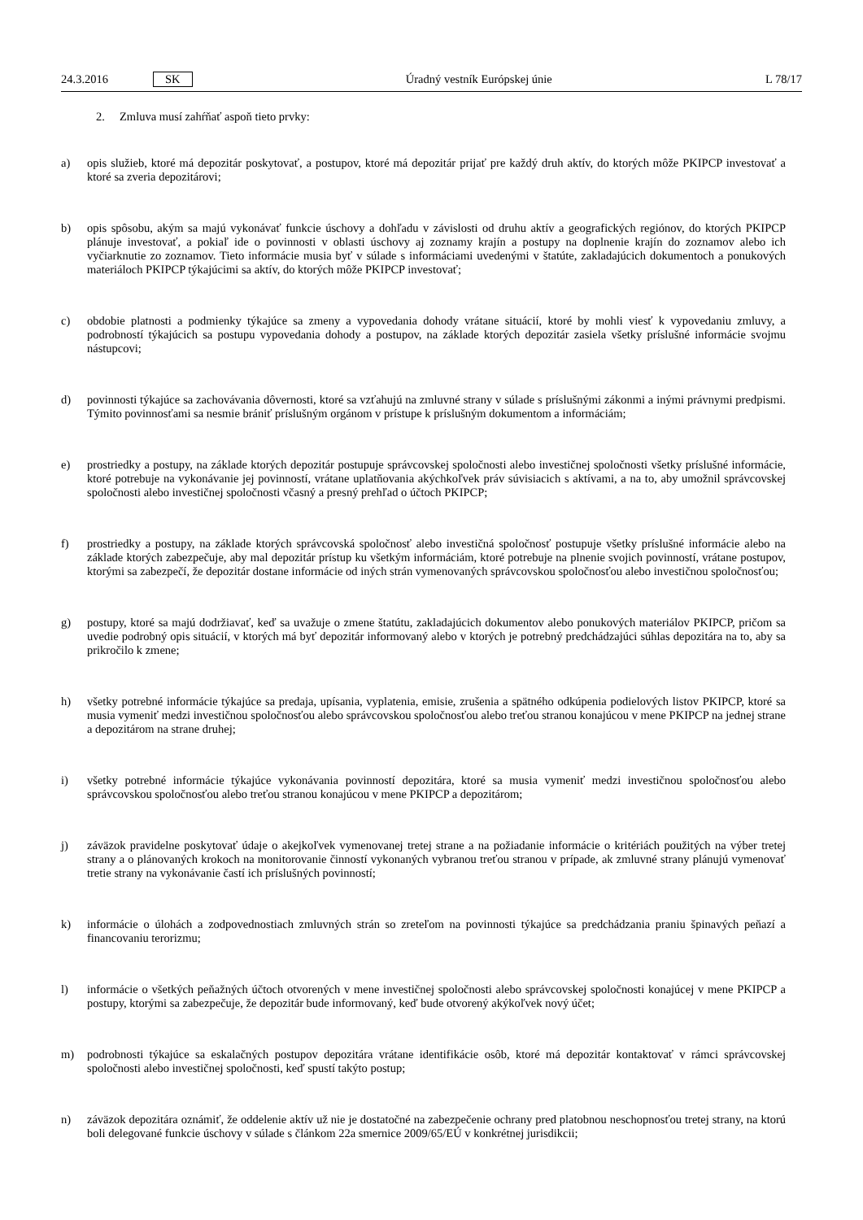24.3.2016 SK Úradný vestník Európskej únie L 78/17
2. Zmluva musí zahŕňať aspoň tieto prvky:
a) opis služieb, ktoré má depozitár poskytovať, a postupov, ktoré má depozitár prijať pre každý druh aktív, do ktorých môže PKIPCP investovať a ktoré sa zveria depozitárovi;
b) opis spôsobu, akým sa majú vykonávať funkcie úschovy a dohľadu v závislosti od druhu aktív a geografických regiónov, do ktorých PKIPCP plánuje investovať, a pokiaľ ide o povinnosti v oblasti úschovy aj zoznamy krajín a postupy na doplnenie krajín do zoznamov alebo ich vyčiarknutie zo zoznamov. Tieto informácie musia byť v súlade s informáciami uvedenými v štatúte, zakladajúcich dokumentoch a ponukových materiáloch PKIPCP týkajúcimi sa aktív, do ktorých môže PKIPCP investovať;
c) obdobie platnosti a podmienky týkajúce sa zmeny a vypovedania dohody vrátane situácií, ktoré by mohli viesť k vypovedaniu zmluvy, a podrobností týkajúcich sa postupu vypovedania dohody a postupov, na základe ktorých depozitár zasiela všetky príslušné informácie svojmu nástupcovi;
d) povinnosti týkajúce sa zachovávania dôvernosti, ktoré sa vzťahujú na zmluvné strany v súlade s príslušnými zákonmi a inými právnymi predpismi. Týmito povinnosťami sa nesmie brániť príslušným orgánom v prístupe k príslušným dokumentom a informáciám;
e) prostriedky a postupy, na základe ktorých depozitár postupuje správcovskej spoločnosti alebo investičnej spoločnosti všetky príslušné informácie, ktoré potrebuje na vykonávanie jej povinností, vrátane uplatňovania akýchkoľvek práv súvisiacich s aktívami, a na to, aby umožnil správcovskej spoločnosti alebo investičnej spoločnosti včasný a presný prehľad o účtoch PKIPCP;
f) prostriedky a postupy, na základe ktorých správcovská spoločnosť alebo investičná spoločnosť postupuje všetky príslušné informácie alebo na základe ktorých zabezpečuje, aby mal depozitár prístup ku všetkým informáciám, ktoré potrebuje na plnenie svojich povinností, vrátane postupov, ktorými sa zabezpečí, že depozitár dostane informácie od iných strán vymenovaných správcovskou spoločnosťou alebo investičnou spoločnosťou;
g) postupy, ktoré sa majú dodržiavať, keď sa uvažuje o zmene štatútu, zakladajúcich dokumentov alebo ponukových materiálov PKIPCP, pričom sa uvedie podrobný opis situácií, v ktorých má byť depozitár informovaný alebo v ktorých je potrebný predchádzajúci súhlas depozitára na to, aby sa prikročilo k zmene;
h) všetky potrebné informácie týkajúce sa predaja, upísania, vyplatenia, emisie, zrušenia a spätného odkúpenia podielových listov PKIPCP, ktoré sa musia vymeniť medzi investičnou spoločnosťou alebo správcovskou spoločnosťou alebo treťou stranou konajúcou v mene PKIPCP na jednej strane a depozitárom na strane druhej;
i) všetky potrebné informácie týkajúce vykonávania povinností depozitára, ktoré sa musia vymeniť medzi investičnou spoločnosťou alebo správcovskou spoločnosťou alebo treťou stranou konajúcou v mene PKIPCP a depozitárom;
j) záväzok pravidelne poskytovať údaje o akejkoľvek vymenovanej tretej strane a na požiadanie informácie o kritériách použitých na výber tretej strany a o plánovaných krokoch na monitorovanie činností vykonaných vybranou treťou stranou v prípade, ak zmluvné strany plánujú vymenovať tretie strany na vykonávanie častí ich príslušných povinností;
k) informácie o úlohách a zodpovednostiach zmluvných strán so zreteľom na povinnosti týkajúce sa predchádzania praniu špinavých peňazí a financovaniu terorizmu;
l) informácie o všetkých peňažných účtoch otvorených v mene investičnej spoločnosti alebo správcovskej spoločnosti konajúcej v mene PKIPCP a postupy, ktorými sa zabezpečuje, že depozitár bude informovaný, keď bude otvorený akýkoľvek nový účet;
m) podrobnosti týkajúce sa eskalačných postupov depozitára vrátane identifikácie osôb, ktoré má depozitár kontaktovať v rámci správcovskej spoločnosti alebo investičnej spoločnosti, keď spustí takýto postup;
n) záväzok depozitára oznámiť, že oddelenie aktív už nie je dostatočné na zabezpečenie ochrany pred platobnou neschopnosťou tretej strany, na ktorú boli delegované funkcie úschovy v súlade s článkom 22a smernice 2009/65/EÚ v konkrétnej jurisdikcii;